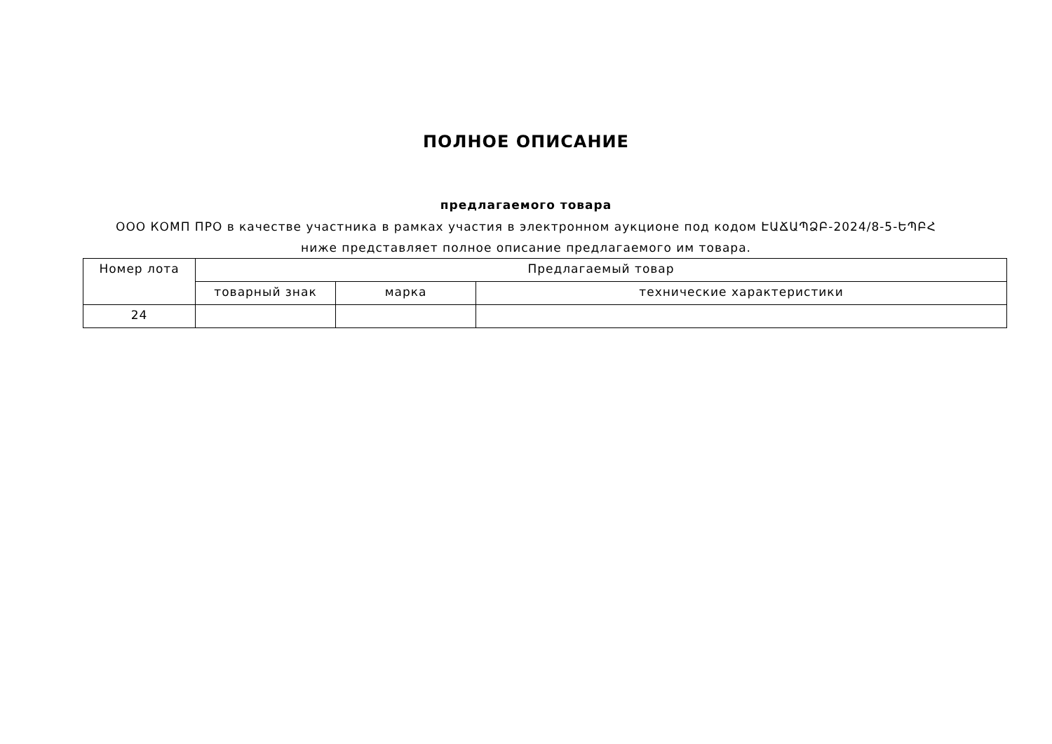ПОЛНОЕ ОПИСАНИЕ
предлагаемого товара
ООО КОМП ПРО в качестве участника в рамках участия в электронном аукционе под кодом ԷԱՃԱՊՁԲ-2024/8-5-ԵՊԲՀ ниже представляет полное описание предлагаемого им товара.
| Номер лота | Предлагаемый товар | | |
| --- | --- | --- | --- |
| | товарный знак | марка | технические характеристики |
| 24 | | | |